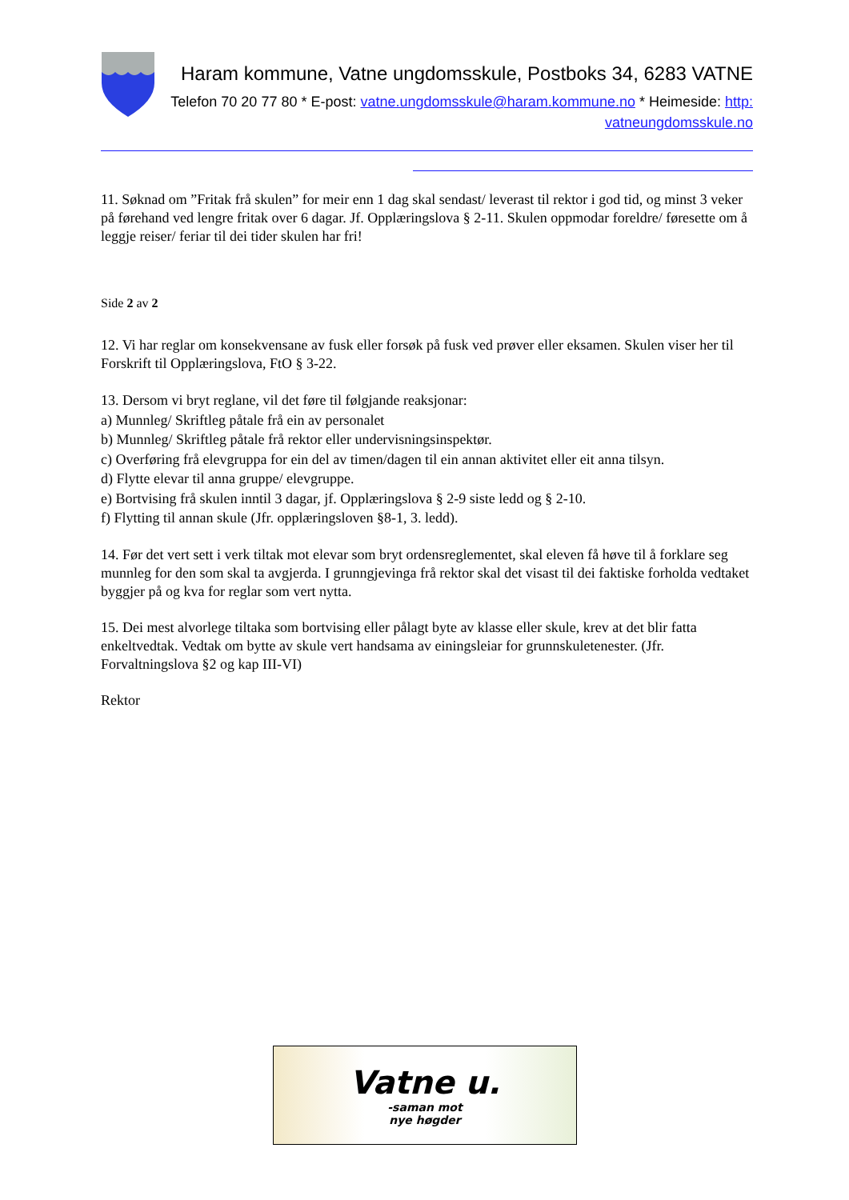Haram kommune, Vatne ungdomsskule, Postboks 34, 6283 VATNE
Telefon 70 20 77 80 * E-post: vatne.ungdomsskule@haram.kommune.no * Heimeside: http: vatneungdomsskule.no
11. Søknad om ”Fritak frå skulen” for meir enn 1 dag skal sendast/ leverast til rektor i god tid, og minst 3 veker på førehand ved lengre fritak over 6 dagar. Jf. Opplæringslova § 2-11. Skulen oppmodar foreldre/ føresette om å leggje reiser/ feriar til dei tider skulen har fri!
Side 2 av 2
12. Vi har reglar om konsekvensane av fusk eller forsøk på fusk ved prøver eller eksamen. Skulen viser her til Forskrift til Opplæringslova, FtO § 3-22.
13. Dersom vi bryt reglane, vil det føre til følgjande reaksjonar:
a) Munnleg/ Skriftleg påtale frå ein av personalet
b) Munnleg/ Skriftleg påtale frå rektor eller undervisningsinspektør.
c) Overføring frå elevgruppa for ein del av timen/dagen til ein annan aktivitet eller eit anna tilsyn.
d) Flytte elevar til anna gruppe/ elevgruppe.
e) Bortvising frå skulen inntil 3 dagar, jf. Opplæringslova § 2-9 siste ledd og § 2-10.
f) Flytting til annan skule (Jfr. opplæringsloven §8-1, 3. ledd).
14. Før det vert sett i verk tiltak mot elevar som bryt ordensreglementet, skal eleven få høve til å forklare seg munnleg for den som skal ta avgjerda. I grunngjevinga frå rektor skal det visast til dei faktiske forholda vedtaket byggjer på og kva for reglar som vert nytta.
15. Dei mest alvorlege tiltaka som bortvising eller pålagt byte av klasse eller skule, krev at det blir fatta enkeltvedtak. Vedtak om bytte av skule vert handsama av einingsleiar for grunnskuletenester. (Jfr. Forvaltningslova §2 og kap III-VI)
Rektor
Vatne u.
-saman mot
nye høgder